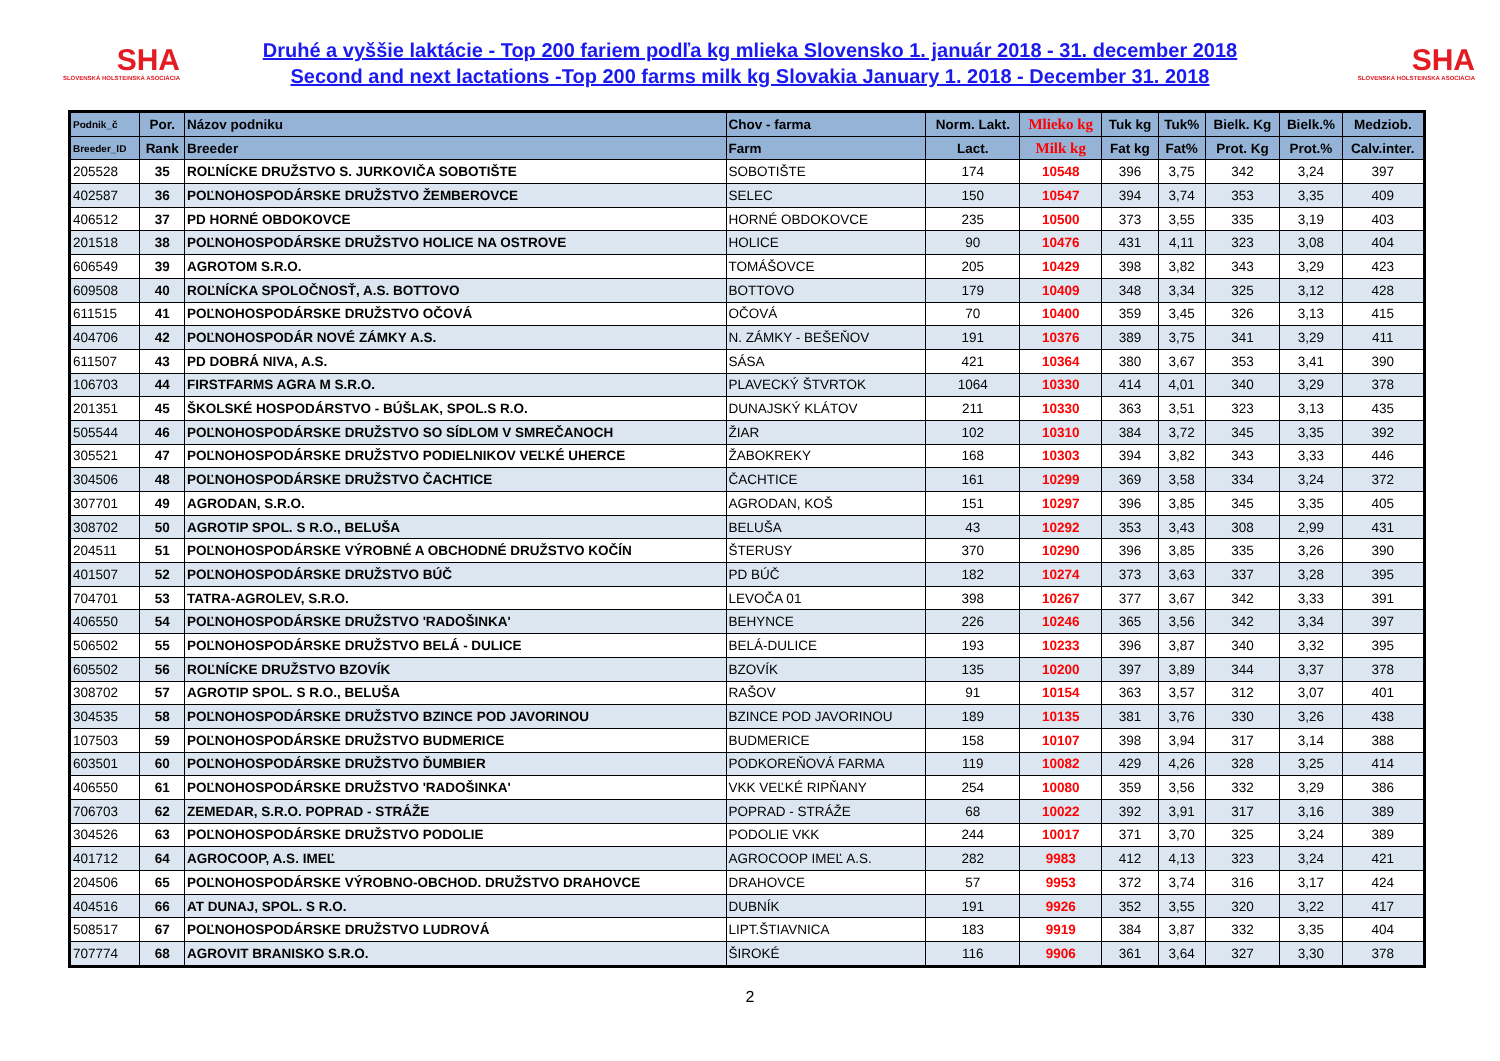SHA
SLOVENSKÁ HOLSTEINSKÁ ASOCIÁCIA
Druhé a vyššie laktácie - Top 200 fariem podľa kg mlieka Slovensko 1. január 2018 - 31. december 2018
Second and next lactations -Top 200 farms milk kg Slovakia January 1. 2018 - December 31. 2018
SHA
SLOVENSKÁ HOLSTEINSKÁ ASOCIÁCIA
| Podnik_č | Por. | Názov podniku | Chov - farma | Norm. Lakt. | Mlieko kg | Tuk kg | Tuk% | Bielk. Kg | Bielk.% | Medziob. |
| --- | --- | --- | --- | --- | --- | --- | --- | --- | --- | --- |
| Breeder_ID | Rank | Breeder | Farm | Lact. | Milk kg | Fat kg | Fat% | Prot. Kg | Prot.% | Calv.inter. |
| 205528 | 35 | ROĽNÍCKE DRUŽSTVO S. JURKOVIČA SOBOTIŠTE | SOBOTIŠTE | 174 | 10548 | 396 | 3,75 | 342 | 3,24 | 397 |
| 402587 | 36 | POĽNOHOSPODÁRSKE DRUŽSTVO ŽEMBEROVCE | SELEC | 150 | 10547 | 394 | 3,74 | 353 | 3,35 | 409 |
| 406512 | 37 | PD HORNÉ OBDOKOVCE | HORNÉ OBDOKOVCE | 235 | 10500 | 373 | 3,55 | 335 | 3,19 | 403 |
| 201518 | 38 | POĽNOHOSPODÁRSKE DRUŽSTVO HOLICE NA OSTROVE | HOLICE | 90 | 10476 | 431 | 4,11 | 323 | 3,08 | 404 |
| 606549 | 39 | AGROTOM S.R.O. | TOMÁŠOVCE | 205 | 10429 | 398 | 3,82 | 343 | 3,29 | 423 |
| 609508 | 40 | ROĽNÍCKA SPOLOČNOSŤ, A.S. BOTTOVO | BOTTOVO | 179 | 10409 | 348 | 3,34 | 325 | 3,12 | 428 |
| 611515 | 41 | POĽNOHOSPODÁRSKE DRUŽSTVO OČOVÁ | OČOVÁ | 70 | 10400 | 359 | 3,45 | 326 | 3,13 | 415 |
| 404706 | 42 | POĽNOHOSPODÁR NOVÉ ZÁMKY A.S. | N. ZÁMKY - BEŠEŇOV | 191 | 10376 | 389 | 3,75 | 341 | 3,29 | 411 |
| 611507 | 43 | PD DOBRÁ NIVA, A.S. | SÁSA | 421 | 10364 | 380 | 3,67 | 353 | 3,41 | 390 |
| 106703 | 44 | FIRSTFARMS AGRA M S.R.O. | PLAVECKÝ ŠTVRTOK | 1064 | 10330 | 414 | 4,01 | 340 | 3,29 | 378 |
| 201351 | 45 | ŠKOLSKÉ HOSPODÁRSTVO - BÚŠLAK, SPOL.S R.O. | DUNAJSKÝ KLÁTOV | 211 | 10330 | 363 | 3,51 | 323 | 3,13 | 435 |
| 505544 | 46 | POĽNOHOSPODÁRSKE DRUŽSTVO SO SÍDLOM V SMREČANOCH | ŽIAR | 102 | 10310 | 384 | 3,72 | 345 | 3,35 | 392 |
| 305521 | 47 | POĽNOHOSPODÁRSKE DRUŽSTVO PODIELNIKOV VEĽKÉ UHERCE | ŽABOKREKY | 168 | 10303 | 394 | 3,82 | 343 | 3,33 | 446 |
| 304506 | 48 | POĽNOHOSPODÁRSKE DRUŽSTVO ČACHTICE | ČACHTICE | 161 | 10299 | 369 | 3,58 | 334 | 3,24 | 372 |
| 307701 | 49 | AGRODAN, S.R.O. | AGRODAN, KOŠ | 151 | 10297 | 396 | 3,85 | 345 | 3,35 | 405 |
| 308702 | 50 | AGROTIP SPOL. S R.O., BELUŠA | BELUŠA | 43 | 10292 | 353 | 3,43 | 308 | 2,99 | 431 |
| 204511 | 51 | POĽNOHOSPODÁRSKE VÝROBNÉ A OBCHODNÉ DRUŽSTVO KOČÍN | ŠTERUSY | 370 | 10290 | 396 | 3,85 | 335 | 3,26 | 390 |
| 401507 | 52 | POĽNOHOSPODÁRSKE DRUŽSTVO BÚČ | PD BÚČ | 182 | 10274 | 373 | 3,63 | 337 | 3,28 | 395 |
| 704701 | 53 | TATRA-AGROLEV, S.R.O. | LEVOČA 01 | 398 | 10267 | 377 | 3,67 | 342 | 3,33 | 391 |
| 406550 | 54 | POĽNOHOSPODÁRSKE DRUŽSTVO 'RADOŠINKA' | BEHYNCE | 226 | 10246 | 365 | 3,56 | 342 | 3,34 | 397 |
| 506502 | 55 | POĽNOHOSPODÁRSKE DRUŽSTVO BELÁ - DULICE | BELÁ-DULICE | 193 | 10233 | 396 | 3,87 | 340 | 3,32 | 395 |
| 605502 | 56 | ROĽNÍCKE DRUŽSTVO BZOVÍK | BZOVÍK | 135 | 10200 | 397 | 3,89 | 344 | 3,37 | 378 |
| 308702 | 57 | AGROTIP SPOL. S R.O., BELUŠA | RAŠOV | 91 | 10154 | 363 | 3,57 | 312 | 3,07 | 401 |
| 304535 | 58 | POĽNOHOSPODÁRSKE DRUŽSTVO BZINCE POD JAVORINOU | BZINCE POD JAVORINOU | 189 | 10135 | 381 | 3,76 | 330 | 3,26 | 438 |
| 107503 | 59 | POĽNOHOSPODÁRSKE DRUŽSTVO BUDMERICE | BUDMERICE | 158 | 10107 | 398 | 3,94 | 317 | 3,14 | 388 |
| 603501 | 60 | POĽNOHOSPODÁRSKE DRUŽSTVO ĎUMBIER | PODKOREŇOVÁ FARMA | 119 | 10082 | 429 | 4,26 | 328 | 3,25 | 414 |
| 406550 | 61 | POĽNOHOSPODÁRSKE DRUŽSTVO 'RADOŠINKA' | VKK VEĽKÉ RIPŇANY | 254 | 10080 | 359 | 3,56 | 332 | 3,29 | 386 |
| 706703 | 62 | ZEMEDAR, S.R.O. POPRAD - STRÁŽE | POPRAD - STRÁŽE | 68 | 10022 | 392 | 3,91 | 317 | 3,16 | 389 |
| 304526 | 63 | POĽNOHOSPODÁRSKE DRUŽSTVO PODOLIE | PODOLIE VKK | 244 | 10017 | 371 | 3,70 | 325 | 3,24 | 389 |
| 401712 | 64 | AGROCOOP, A.S. IMEĽ | AGROCOOP IMEĽ A.S. | 282 | 9983 | 412 | 4,13 | 323 | 3,24 | 421 |
| 204506 | 65 | POĽNOHOSPODÁRSKE VÝROBNO-OBCHOD. DRUŽSTVO DRAHOVCE | DRAHOVCE | 57 | 9953 | 372 | 3,74 | 316 | 3,17 | 424 |
| 404516 | 66 | AT DUNAJ, SPOL. S R.O. | DUBNÍK | 191 | 9926 | 352 | 3,55 | 320 | 3,22 | 417 |
| 508517 | 67 | POĽNOHOSPODÁRSKE DRUŽSTVO LUDROVÁ | LIPT.ŠTIAVNICA | 183 | 9919 | 384 | 3,87 | 332 | 3,35 | 404 |
| 707774 | 68 | AGROVIT BRANISKO S.R.O. | ŠIROKÉ | 116 | 9906 | 361 | 3,64 | 327 | 3,30 | 378 |
2